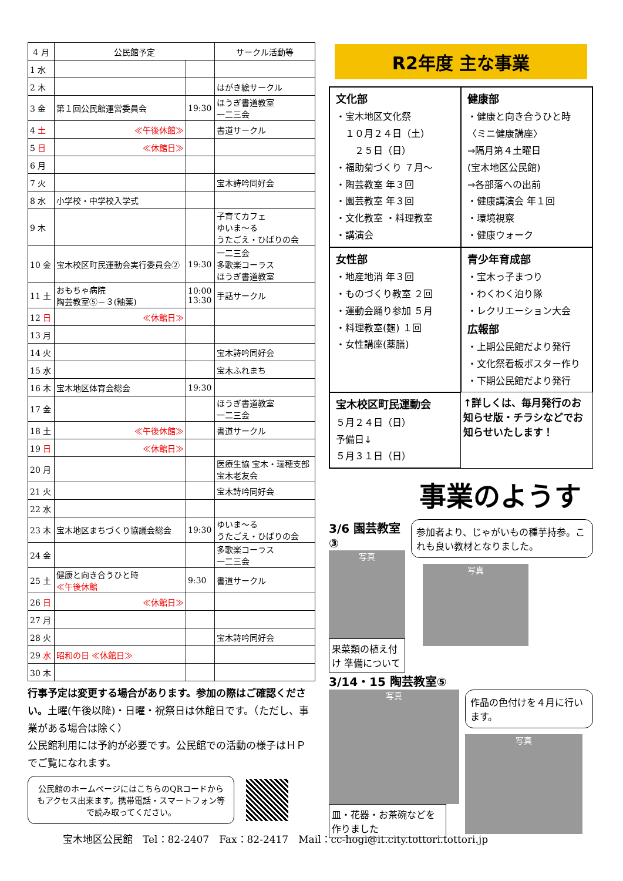| 4 月 | 公民館予定 | | サークル活動等 |
| --- | --- | --- | --- |
| 1 水 | | | |
| 2 木 | | | はがき絵サークル |
| 3 金 | 第１回公民館運営委員会 | 19:30 | ほうぎ書道教室 一二三会 |
| 4 土 | ≪午後休館≫ | | 書道サークル |
| 5 日 | ≪休館日≫ | | |
| 6 月 | | | |
| 7 火 | | | 宝木詩吟同好会 |
| 8 水 | 小学校・中学校入学式 | | |
| 9 木 | | | 子育てカフェ ゆいま～る うたごえ・ひばりの会 |
| 10 金 | 宝木校区町民運動会実行委員会② | 19:30 | 一二三会 多歌楽コーラス ほうぎ書道教室 |
| 11 土 | おもちゃ病院 陶芸教室⑤－３(釉薬) | 10:00 13:30 | 手話サークル |
| 12 日 | ≪休館日≫ | | |
| 13 月 | | | |
| 14 火 | | | 宝木詩吟同好会 |
| 15 水 | | | 宝木ふれまち |
| 16 木 | 宝木地区体育会総会 | 19:30 | |
| 17 金 | | | ほうぎ書道教室 一二三会 |
| 18 土 | ≪午後休館≫ | | 書道サークル |
| 19 日 | ≪休館日≫ | | |
| 20 月 | | | 医療生協 宝木・瑞穂支部 宝木老友会 |
| 21 火 | | | 宝木詩吟同好会 |
| 22 水 | | | |
| 23 木 | 宝木地区まちづくり協議会総会 | 19:30 | ゆいま～る うたごえ・ひばりの会 |
| 24 金 | | | 多歌楽コーラス 一二三会 |
| 25 土 | 健康と向き合うひと時 ≪午後休館 | 9:30 | 書道サークル |
| 26 日 | ≪休館日≫ | | |
| 27 月 | | | |
| 28 火 | | | 宝木詩吟同好会 |
| 29 水 | 昭和の日 ≪休館日≫ | | |
| 30 木 | | | |
行事予定は変更する場合があります。参加の際はご確認ください。土曜(午後以降)・日曜・祝祭日は休館日です。（ただし、事業がある場合は除く）
公民館利用には予約が必要です。公民館での活動の様子はＨＰでご覧になれます。
公民館のホームページにはこちらのQRコードからもアクセス出来ます。携帯電話・スマートフォン等で読み取ってください。
宝木地区公民館　Tel：82-2407　Fax：82-2417　Mail：cc-hogi@it.city.tottori.tottori.jp
R2年度 主な事業
文化部
・宝木地区文化祭
　１０月２４日（土）
　　２５日（日）
・福助菊づくり ７月～
・陶芸教室 年３回
・園芸教室 年３回
・文化教室 ・料理教室
・講演会
健康部
・健康と向き合うひと時
〈ミニ健康講座〉
⇒隔月第４土曜日
(宝木地区公民館)
⇒各部落への出前
・健康講演会 年１回
・環境視察
・健康ウォーク
女性部
・地産地消 年３回
・ものづくり教室 ２回
・運動会踊り参加 ５月
・料理教室(麹) １回
・女性講座(薬膳)
青少年育成部
・宝木っ子まつり
・わくわく泊り隊
・レクリエーション大会
広報部
・上期公民館だより発行
・文化祭看板ポスター作り
・下期公民館だより発行
宝木校区町民運動会
５月２４日（日）
予備日↓
５月３１日（日）
↑詳しくは、毎月発行のお知らせ版・チラシなどでお知らせいたします！
事業のようす
3/6 園芸教室③
写真
果菜類の植え付け 準備について
参加者より、じゃがいもの種芋持参。これも良い教材となりました。
写真
3/14・15 陶芸教室⑤
写真
皿・花器・お茶碗などを作りました
作品の色付けを４月に行います。
写真